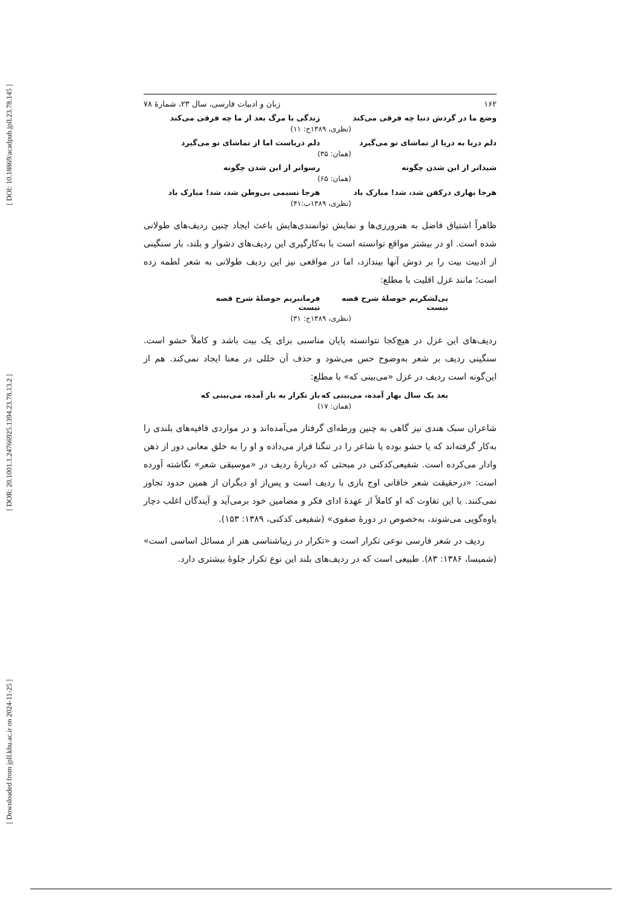[ DOI: 10.18869/acadpub.jpll.23.78.145 ]
[ DOR: 20.1001.1.24766925.1394.23.78.13.2 ]
[ Downloaded from jpll.khu.ac.ir on 2024-11-25 ]
۱۶۲ زبان و ادبیات فارسی، سال ۲۳، شمارۀ ۷۸
وضع ما در گردش دنیا چه فرقی می‌کند
زندگی یا مرگ بعد از ما چه فرقی می‌کند
(نظری، ۱۳۸۹ج: ۱۱)
دلم دریا به دریا از تماشای تو می‌گیرد
دلم دریاست اما از تماشای تو می‌گیرد
(همان: ۳۵)
شیداتر از این شدن چگونه رسواتر از این شدن چگونه
(همان: ۶۵)
هرجا بهاری درکفن شد، شد! مبارک باد
هرجا نسیمی بی‌وطن شد، شد! مبارک باد
(نظری، ۱۳۸۹ب:۴۱)
ظاهراً اشتیاق فاضل به هنرورزی‌ها و نمایش توانمندی‌هایش باعث ایجاد چنین ردیف‌های طولانی شده است. او در بیشتر مواقع توانسته است با به‌کارگیری این ردیف‌های دشوار و بلند، بار سنگینی از ادبیت بیت را بر دوش آنها بیندازد، اما در مواقعی نیز این ردیف طولانی به شعر لطمه زده است؛ مانند غزل اقلیت با مطلع:
بی‌لشکریم حوصلۀ شرح قصه نیست فرمانبریم حوصلۀ شرح قصه نیست
(نظری، ۱۳۸۹ج: ۳۱)
ردیف‌های این غزل در هیچ‌کجا نتوانسته پایان مناسبی برای یک بیت باشد و کاملاً حشو است. سنگینی ردیف بر شعر به‌وضوح حس می‌شود و حذف آن خللی در معنا ایجاد نمی‌کند. هم از این‌گونه است ردیف در غزل «می‌بینی که» با مطلع:
بعد یک سال بهار آمده، می‌بینی که
باز تکرار به بار آمده، می‌بینی که
(همان: ۱۷)
شاعران سبک هندی نیز گاهی به چنین ورطه‌ای گرفتار می‌آمده‌اند و در مواردی قافیه‌های بلندی را به‌کار گرفته‌اند که یا حشو بوده یا شاعر را در تنگنا قرار می‌داده و او را به خلق معانی دور از ذهن وادار می‌کرده است. شفیعی‌کدکنی در مبحثی که دربارۀ ردیف در «موسیقی شعر» نگاشته آورده است: «درحقیقت شعر خاقانی اوج بازی با ردیف است و پس‌از او دیگران از همین حدود تجاوز نمی‌کنند. با این تفاوت که او کاملاً از عهدۀ ادای فکر و مضامین خود برمی‌آید و آیندگان اغلب دچار یاوه‌گویی می‌شوند، به‌خصوص در دورۀ صفوی» (شفیعی کدکنی، ۱۳۸۹: ۱۵۳).
ردیف در شعر فارسی نوعی تکرار است و «تکرار در زیباشناسی هنر از مسائل اساسی است» (شمیسا، ۱۳۸۶: ۸۳). طبیعی است که در ردیف‌های بلند این نوع تکرار جلوۀ بیشتری دارد.